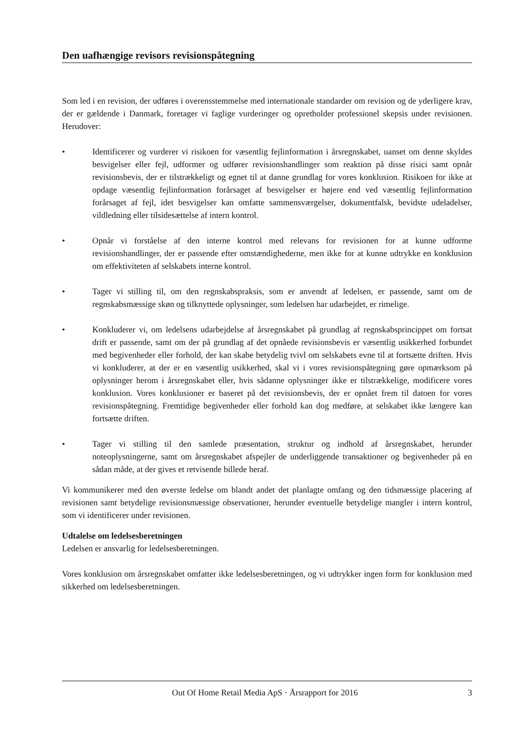Den uafhængige revisors revisionspåtegning
Som led i en revision, der udføres i overensstemmelse med internationale standarder om revision og de yderligere krav, der er gældende i Danmark, foretager vi faglige vurderinger og opretholder professionel skepsis under revisionen. Herudover:
• Identificerer og vurderer vi risikoen for væsentlig fejlinformation i årsregnskabet, uanset om denne skyldes besvigelser eller fejl, udformer og udfører revisionshandlinger som reaktion på disse risici samt opnår revisionsbevis, der er tilstrækkeligt og egnet til at danne grundlag for vores konklusion. Risikoen for ikke at opdage væsentlig fejlinformation forårsaget af besvigelser er højere end ved væsentlig fejlinformation forårsaget af fejl, idet besvigelser kan omfatte sammensværgelser, dokumentfalsk, bevidste udeladelser, vildledning eller tilsidesættelse af intern kontrol.
• Opnår vi forståelse af den interne kontrol med relevans for revisionen for at kunne udforme revisionshandlinger, der er passende efter omstændighederne, men ikke for at kunne udtrykke en konklusion om effektiviteten af selskabets interne kontrol.
• Tager vi stilling til, om den regnskabspraksis, som er anvendt af ledelsen, er passende, samt om de regnskabsmæssige skøn og tilknyttede oplysninger, som ledelsen har udarbejdet, er rimelige.
• Konkluderer vi, om ledelsens udarbejdelse af årsregnskabet på grundlag af regnskabsprincippet om fortsat drift er passende, samt om der på grundlag af det opnåede revisionsbevis er væsentlig usikkerhed forbundet med begivenheder eller forhold, der kan skabe betydelig tvivl om selskabets evne til at fortsætte driften. Hvis vi konkluderer, at der er en væsentlig usikkerhed, skal vi i vores revisionspåtegning gøre opmærksom på oplysninger herom i årsregnskabet eller, hvis sådanne oplysninger ikke er tilstrækkelige, modificere vores konklusion. Vores konklusioner er baseret på det revisionsbevis, der er opnået frem til datoen for vores revisionspåtegning. Fremtidige begivenheder eller forhold kan dog medføre, at selskabet ikke længere kan fortsætte driften.
• Tager vi stilling til den samlede præsentation, struktur og indhold af årsregnskabet, herunder noteoplysningerne, samt om årsregnskabet afspejler de underliggende transaktioner og begivenheder på en sådan måde, at der gives et retvisende billede heraf.
Vi kommunikerer med den øverste ledelse om blandt andet det planlagte omfang og den tidsmæssige placering af revisionen samt betydelige revisionsmæssige observationer, herunder eventuelle betydelige mangler i intern kontrol, som vi identificerer under revisionen.
Udtalelse om ledelsesberetningen
Ledelsen er ansvarlig for ledelsesberetningen.
Vores konklusion om årsregnskabet omfatter ikke ledelsesberetningen, og vi udtrykker ingen form for konklusion med sikkerhed om ledelsesberetningen.
Out Of Home Retail Media ApS · Årsrapport for 2016 3